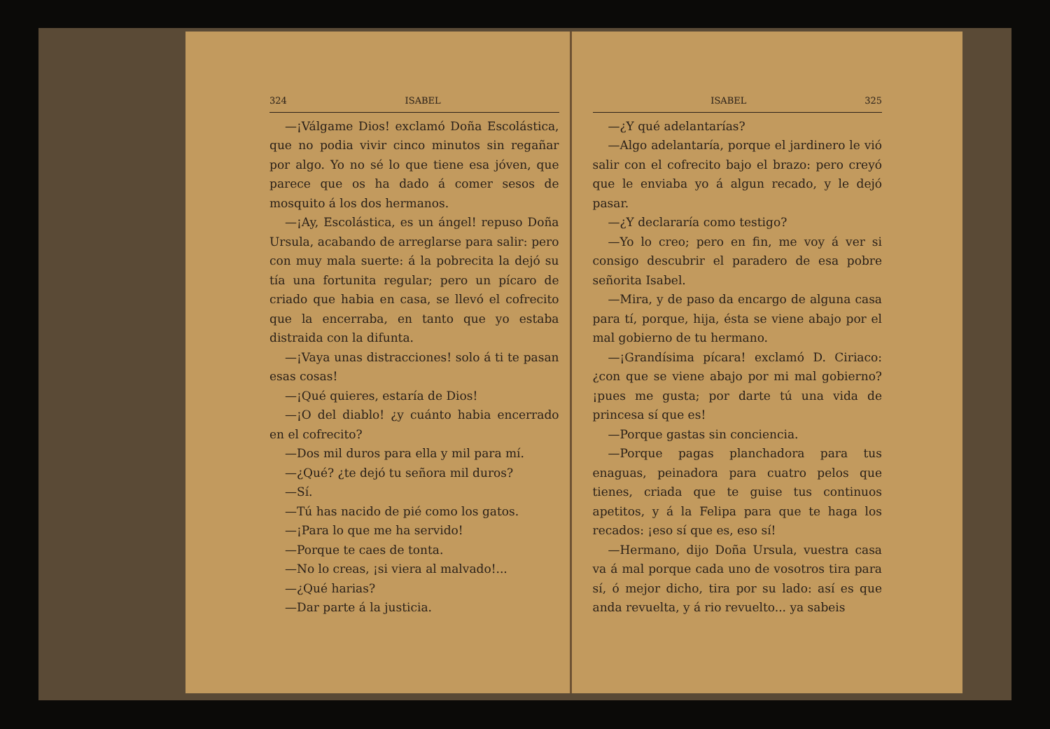324 ISABEL
—¡Válgame Dios! exclamó Doña Escolástica, que no podia vivir cinco minutos sin regañar por algo. Yo no sé lo que tiene esa jóven, que parece que os ha dado á comer sesos de mosquito á los dos hermanos.
—¡Ay, Escolástica, es un ángel! repuso Doña Ursula, acabando de arreglarse para salir: pero con muy mala suerte: á la pobrecita la dejó su tía una fortunita regular; pero un pícaro de criado que habia en casa, se llevó el cofrecito que la encerraba, en tanto que yo estaba distraida con la difunta.
—¡Vaya unas distracciones! solo á ti te pasan esas cosas!
—¡Qué quieres, estaría de Dios!
—¡O del diablo! ¿y cuánto habia encerrado en el cofrecito?
—Dos mil duros para ella y mil para mí.
—¿Qué? ¿te dejó tu señora mil duros?
—Sí.
—Tú has nacido de pié como los gatos.
—¡Para lo que me ha servido!
—Porque te caes de tonta.
—No lo creas, ¡si viera al malvado!...
—¿Qué harias?
—Dar parte á la justicia.
ISABEL 325
—¿Y qué adelantarías?
—Algo adelantaría, porque el jardinero le vió salir con el cofrecito bajo el brazo: pero creyó que le enviaba yo á algun recado, y le dejó pasar.
—¿Y declararía como testigo?
—Yo lo creo; pero en fin, me voy á ver si consigo descubrir el paradero de esa pobre señorita Isabel.
—Mira, y de paso da encargo de alguna casa para tí, porque, hija, ésta se viene abajo por el mal gobierno de tu hermano.
—¡Grandísima pícara! exclamó D. Ciriaco: ¿con que se viene abajo por mi mal gobierno? ¡pues me gusta; por darte tú una vida de princesa sí que es!
—Porque gastas sin conciencia.
—Porque pagas planchadora para tus enaguas, peinadora para cuatro pelos que tienes, criada que te guise tus continuos apetitos, y á la Felipa para que te haga los recados: ¡eso sí que es, eso sí!
—Hermano, dijo Doña Ursula, vuestra casa va á mal porque cada uno de vosotros tira para sí, ó mejor dicho, tira por su lado: así es que anda revuelta, y á rio revuelto... ya sabeis